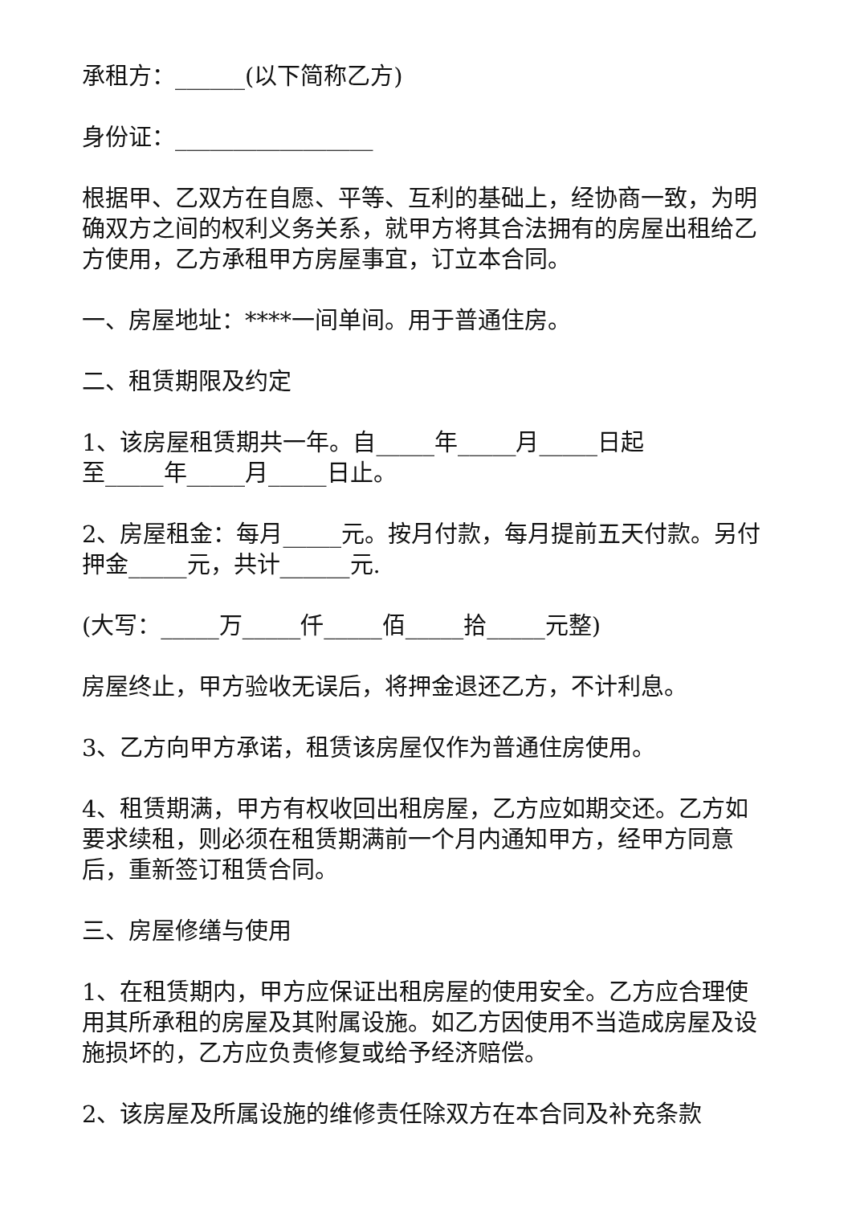承租方：______(以下简称乙方)
身份证：_________________
根据甲、乙双方在自愿、平等、互利的基础上，经协商一致，为明确双方之间的权利义务关系，就甲方将其合法拥有的房屋出租给乙方使用，乙方承租甲方房屋事宜，订立本合同。
一、房屋地址：****一间单间。用于普通住房。
二、租赁期限及约定
1、该房屋租赁期共一年。自_____年_____月_____日起
至_____年_____月_____日止。
2、房屋租金：每月_____元。按月付款，每月提前五天付款。另付押金_____元，共计______元.
(大写：_____万_____仟_____佰_____拾_____元整)
房屋终止，甲方验收无误后，将押金退还乙方，不计利息。
3、乙方向甲方承诺，租赁该房屋仅作为普通住房使用。
4、租赁期满，甲方有权收回出租房屋，乙方应如期交还。乙方如要求续租，则必须在租赁期满前一个月内通知甲方，经甲方同意后，重新签订租赁合同。
三、房屋修缮与使用
1、在租赁期内，甲方应保证出租房屋的使用安全。乙方应合理使用其所承租的房屋及其附属设施。如乙方因使用不当造成房屋及设施损坏的，乙方应负责修复或给予经济赔偿。
2、该房屋及所属设施的维修责任除双方在本合同及补充条款